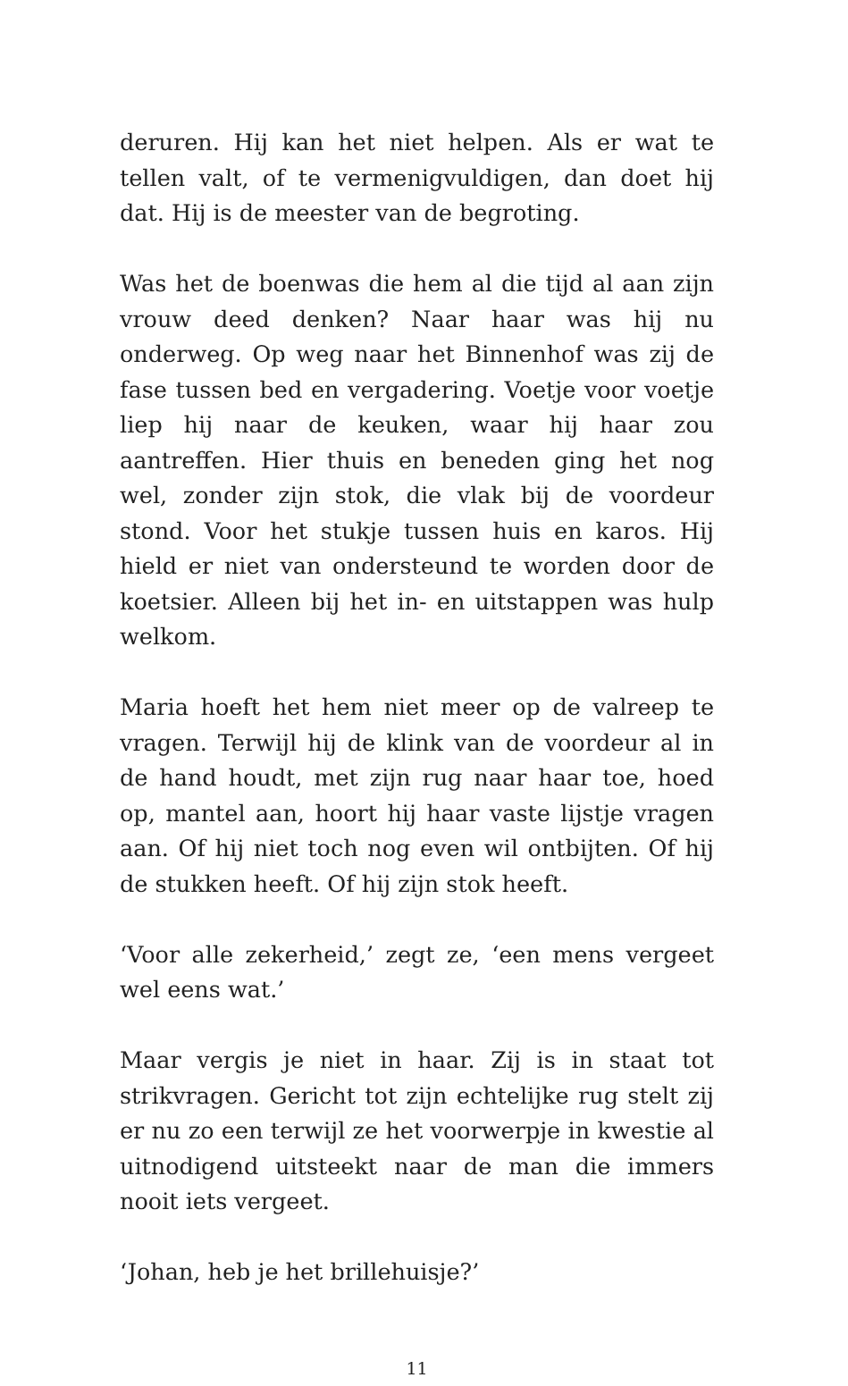deruren. Hij kan het niet helpen. Als er wat te tellen valt, of te vermenigvuldigen, dan doet hij dat. Hij is de meester van de begroting.
Was het de boenwas die hem al die tijd al aan zijn vrouw deed denken? Naar haar was hij nu onderweg. Op weg naar het Binnenhof was zij de fase tussen bed en vergadering. Voetje voor voetje liep hij naar de keuken, waar hij haar zou aantreffen. Hier thuis en beneden ging het nog wel, zonder zijn stok, die vlak bij de voordeur stond. Voor het stukje tussen huis en karos. Hij hield er niet van onder­steund te worden door de koetsier. Alleen bij het in- en uitstappen was hulp welkom.
Maria hoeft het hem niet meer op de valreep te vragen. Terwijl hij de klink van de voordeur al in de hand houdt, met zijn rug naar haar toe, hoed op, mantel aan, hoort hij haar vaste lijstje vragen aan. Of hij niet toch nog even wil ontbijten. Of hij de stukken heeft. Of hij zijn stok heeft.
‘Voor alle zekerheid,’ zegt ze, ‘een mens vergeet wel eens wat.’
Maar vergis je niet in haar. Zij is in staat tot strikvragen. Gericht tot zijn echtelijke rug stelt zij er nu zo een terwijl ze het voorwerpje in kwestie al uitnodigend uitsteekt naar de man die immers nooit iets vergeet.
‘Johan, heb je het brillehuisje?’
11